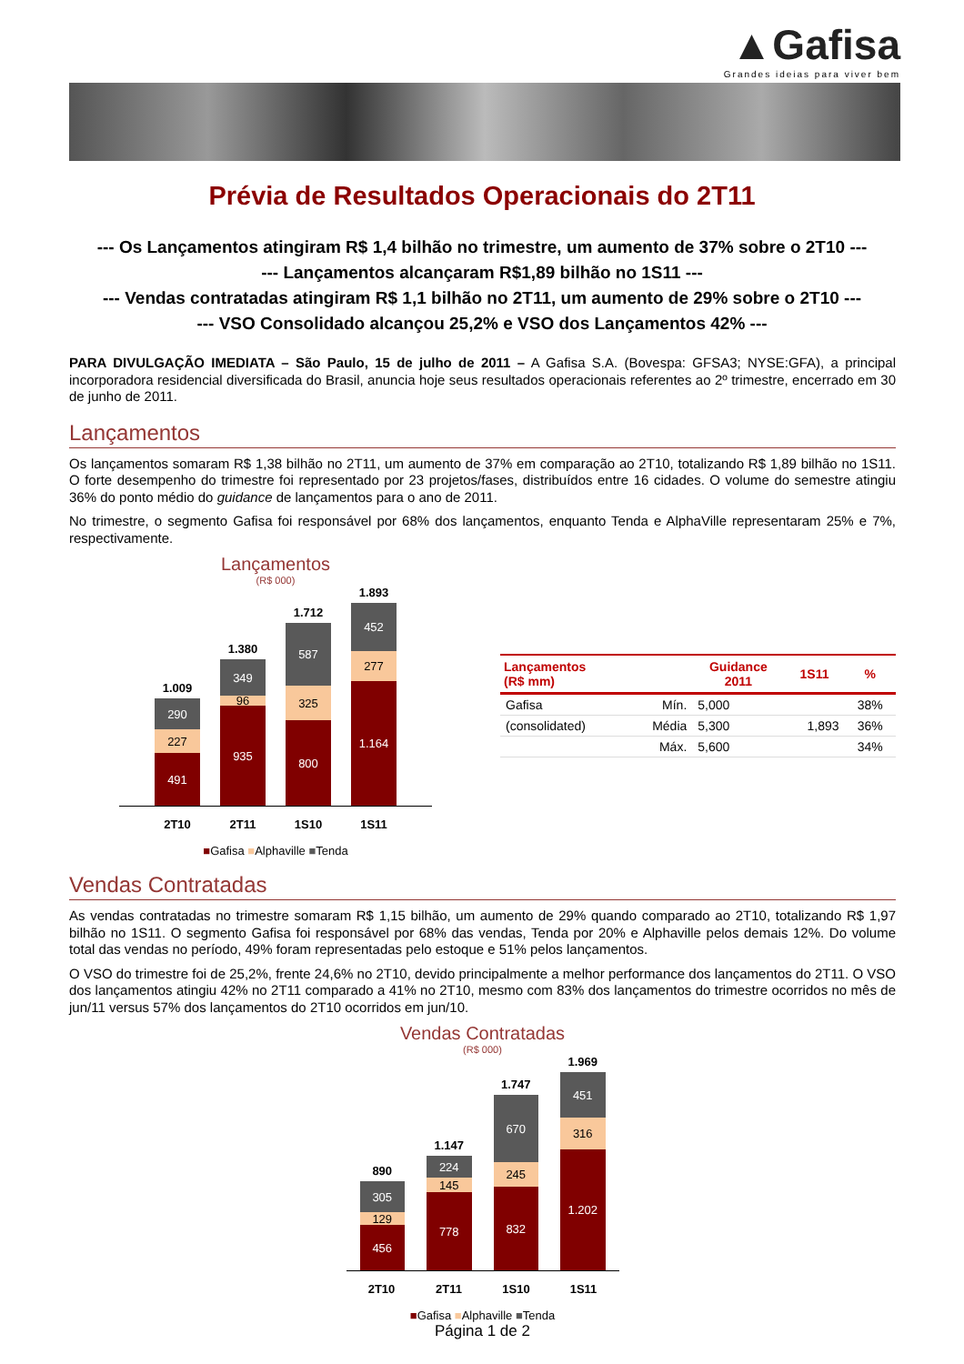▲Gafisa
Grandes ideias para viver bem
Prévia de Resultados Operacionais do 2T11
--- Os Lançamentos atingiram R$ 1,4 bilhão no trimestre, um aumento de 37% sobre o 2T10 ---
--- Lançamentos alcançaram R$1,89 bilhão no 1S11 ---
--- Vendas contratadas atingiram R$ 1,1 bilhão no 2T11, um aumento de 29% sobre o 2T10 ---
--- VSO Consolidado alcançou 25,2% e VSO dos Lançamentos 42% ---
PARA DIVULGAÇÃO IMEDIATA – São Paulo, 15 de julho de 2011 – A Gafisa S.A. (Bovespa: GFSA3; NYSE:GFA), a principal incorporadora residencial diversificada do Brasil, anuncia hoje seus resultados operacionais referentes ao 2º trimestre, encerrado em 30 de junho de 2011.
Lançamentos
Os lançamentos somaram R$ 1,38 bilhão no 2T11, um aumento de 37% em comparação ao 2T10, totalizando R$ 1,89 bilhão no 1S11. O forte desempenho do trimestre foi representado por 23 projetos/fases, distribuídos entre 16 cidades. O volume do semestre atingiu 36% do ponto médio do guidance de lançamentos para o ano de 2011.
No trimestre, o segmento Gafisa foi responsável por 68% dos lançamentos, enquanto Tenda e AlphaVille representaram 25% e 7%, respectivamente.
Lançamentos
(R$ 000)
1.009
290
227
491
1.380
349
96
935
1.712
587
325
800
1.893
452
277
1.164
2T10 2T11 1S10 1S11
■Gafisa ■Alphaville ■Tenda
| Lançamentos (R$ mm) | | Guidance 2011 | 1S11 | % |
| --- | --- | --- | --- | --- |
| Gafisa | Mín. | 5,000 | | 38% |
| (consolidated) | Média | 5,300 | 1,893 | 36% |
| | Máx. | 5,600 | | 34% |
Vendas Contratadas
As vendas contratadas no trimestre somaram R$ 1,15 bilhão, um aumento de 29% quando comparado ao 2T10, totalizando R$ 1,97 bilhão no 1S11. O segmento Gafisa foi responsável por 68% das vendas, Tenda por 20% e Alphaville pelos demais 12%. Do volume total das vendas no período, 49% foram representadas pelo estoque e 51% pelos lançamentos.
O VSO do trimestre foi de 25,2%, frente 24,6% no 2T10, devido principalmente a melhor performance dos lançamentos do 2T11. O VSO dos lançamentos atingiu 42% no 2T11 comparado a 41% no 2T10, mesmo com 83% dos lançamentos do trimestre ocorridos no mês de jun/11 versus 57% dos lançamentos do 2T10 ocorridos em jun/10.
Vendas Contratadas
(R$ 000)
890
305
129
456
1.147
224
145
778
1.747
670
245
832
1.969
451
316
1.202
2T10 2T11 1S10 1S11
■Gafisa ■Alphaville ■Tenda
Página 1 de 2